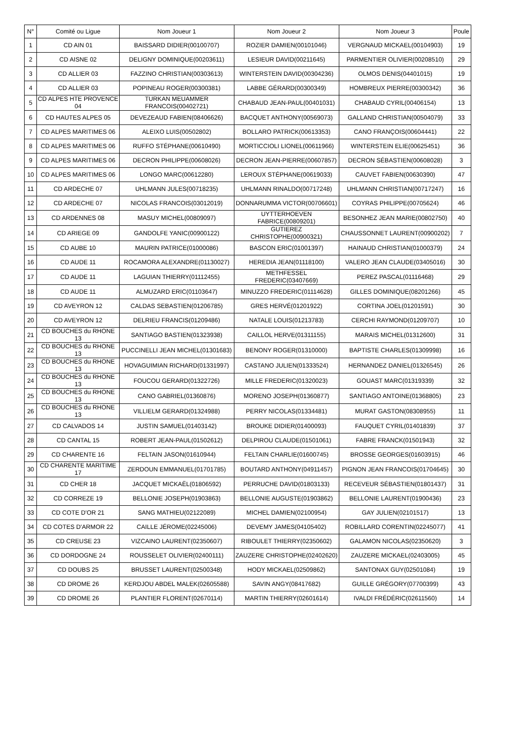| N° | Comité ou Ligue | Nom Joueur 1 | Nom Joueur 2 | Nom Joueur 3 | Poule |
| --- | --- | --- | --- | --- | --- |
| 1 | CD AIN 01 | BAISSARD DIDIER(00100707) | ROZIER DAMIEN(00101046) | VERGNAUD MICKAEL(00104903) | 19 |
| 2 | CD AISNE 02 | DELIGNY DOMINIQUE(00203611) | LESIEUR DAVID(00211645) | PARMENTIER OLIVIER(00208510) | 29 |
| 3 | CD ALLIER 03 | FAZZINO CHRISTIAN(00303613) | WINTERSTEIN DAVID(00304236) | OLMOS DENIS(04401015) | 19 |
| 4 | CD ALLIER 03 | POPINEAU ROGER(00300381) | LABBE GÉRARD(00300349) | HOMBREUX PIERRE(00300342) | 36 |
| 5 | CD ALPES HTE PROVENCE 04 | TURKAN MEUAMMER FRANCOIS(00402721) | CHABAUD JEAN-PAUL(00401031) | CHABAUD CYRIL(00406154) | 13 |
| 6 | CD HAUTES ALPES 05 | DEVEZEAUD FABIEN(08406626) | BACQUET ANTHONY(00569073) | GALLAND CHRISTIAN(00504079) | 33 |
| 7 | CD ALPES MARITIMES 06 | ALEIXO LUIS(00502802) | BOLLARO PATRICK(00613353) | CANO FRANÇOIS(00604441) | 22 |
| 8 | CD ALPES MARITIMES 06 | RUFFO STÉPHANE(00610490) | MORTICCIOLI LIONEL(00611966) | WINTERSTEIN ELIE(00625451) | 36 |
| 9 | CD ALPES MARITIMES 06 | DECRON PHILIPPE(00608026) | DECRON JEAN-PIERRE(00607857) | DECRON SÉBASTIEN(00608028) | 3 |
| 10 | CD ALPES MARITIMES 06 | LONGO MARC(00612280) | LEROUX STÉPHANE(00619033) | CAUVET FABIEN(00630390) | 47 |
| 11 | CD ARDECHE 07 | UHLMANN JULES(00718235) | UHLMANN RINALDO(00717248) | UHLMANN CHRISTIAN(00717247) | 16 |
| 12 | CD ARDECHE 07 | NICOLAS FRANCOIS(03012019) | DONNARUMMA VICTOR(00706601) | COYRAS PHILIPPE(00705624) | 46 |
| 13 | CD ARDENNES 08 | MASUY MICHEL(00809097) | UYTTERHOEVEN FABRICE(00809201) | BESONHEZ JEAN MARIE(00802750) | 40 |
| 14 | CD ARIEGE 09 | GANDOLFE YANIC(00900122) | GUTIEREZ CHRISTOPHE(00900321) | CHAUSSONNET LAURENT(00900202) | 7 |
| 15 | CD AUBE 10 | MAURIN PATRICE(01000086) | BASCON ERIC(01001397) | HAINAUD CHRISTIAN(01000379) | 24 |
| 16 | CD AUDE 11 | ROCAMORA ALEXANDRE(01130027) | HEREDIA JEAN(01118100) | VALERO JEAN CLAUDE(03405016) | 30 |
| 17 | CD AUDE 11 | LAGUIAN THIERRY(01112455) | METHFESSEL FREDERIC(03407669) | PEREZ PASCAL(01116468) | 29 |
| 18 | CD AUDE 11 | ALMUZARD ERIC(01103647) | MINUZZO FREDERIC(01114628) | GILLES DOMINIQUE(08201266) | 45 |
| 19 | CD AVEYRON 12 | CALDAS SEBASTIEN(01206785) | GRES HERVÉ(01201922) | CORTINA JOEL(01201591) | 30 |
| 20 | CD AVEYRON 12 | DELRIEU FRANCIS(01209486) | NATALE LOUIS(01213783) | CERCHI RAYMOND(01209707) | 10 |
| 21 | CD BOUCHES du RHONE 13 | SANTIAGO BASTIEN(01323938) | CAILLOL HERVE(01311155) | MARAIS MICHEL(01312600) | 31 |
| 22 | CD BOUCHES du RHONE 13 | PUCCINELLI JEAN MICHEL(01301683) | BENONY ROGER(01310000) | BAPTISTE CHARLES(01309998) | 16 |
| 23 | CD BOUCHES du RHONE 13 | HOVAGUIMIAN RICHARD(01331997) | CASTANO JULIEN(01333524) | HERNANDEZ DANIEL(01326545) | 26 |
| 24 | CD BOUCHES du RHONE 13 | FOUCOU GERARD(01322726) | MILLE FREDERIC(01320023) | GOUAST MARC(01319339) | 32 |
| 25 | CD BOUCHES du RHONE 13 | CANO GABRIEL(01360876) | MORENO JOSEPH(01360877) | SANTIAGO ANTOINE(01368805) | 23 |
| 26 | CD BOUCHES du RHONE 13 | VILLIELM GERARD(01324988) | PERRY NICOLAS(01334481) | MURAT GASTON(08308955) | 11 |
| 27 | CD CALVADOS 14 | JUSTIN SAMUEL(01403142) | BROUKE DIDIER(01400093) | FAUQUET CYRIL(01401839) | 37 |
| 28 | CD CANTAL 15 | ROBERT JEAN-PAUL(01502612) | DELPIROU CLAUDE(01501061) | FABRE FRANCK(01501943) | 32 |
| 29 | CD CHARENTE 16 | FELTAIN JASON(01610944) | FELTAIN CHARLIE(01600745) | BROSSE GEORGES(01603915) | 46 |
| 30 | CD CHARENTE MARITIME 17 | ZERDOUN EMMANUEL(01701785) | BOUTARD ANTHONY(04911457) | PIGNON JEAN FRANCOIS(01704645) | 30 |
| 31 | CD CHER 18 | JACQUET MICKAËL(01806592) | PERRUCHE DAVID(01803133) | RECEVEUR SÉBASTIEN(01801437) | 31 |
| 32 | CD CORREZE 19 | BELLONIE JOSEPH(01903863) | BELLONIE AUGUSTE(01903862) | BELLONIE LAURENT(01900436) | 23 |
| 33 | CD COTE D'OR 21 | SANG MATHIEU(02122089) | MICHEL DAMIEN(02100954) | GAY JULIEN(02101517) | 13 |
| 34 | CD COTES D'ARMOR 22 | CAILLE JÉROME(02245006) | DEVEMY JAMES(04105402) | ROBILLARD CORENTIN(02245077) | 41 |
| 35 | CD CREUSE 23 | VIZCAINO LAURENT(02350607) | RIBOULET THIERRY(02350602) | GALAMON NICOLAS(02350620) | 3 |
| 36 | CD DORDOGNE 24 | ROUSSELET OLIVIER(02400111) | ZAUZERE CHRISTOPHE(02402620) | ZAUZERE MICKAEL(02403005) | 45 |
| 37 | CD DOUBS 25 | BRUSSET LAURENT(02500348) | HODY MICKAEL(02509862) | SANTONAX GUY(02501084) | 19 |
| 38 | CD DROME 26 | KERDJOU ABDEL MALEK(02605588) | SAVIN ANGY(08417682) | GUILLE GRÉGORY(07700399) | 43 |
| 39 | CD DROME 26 | PLANTIER FLORENT(02670114) | MARTIN THIERRY(02601614) | IVALDI FRÉDÉRIC(02611560) | 14 |